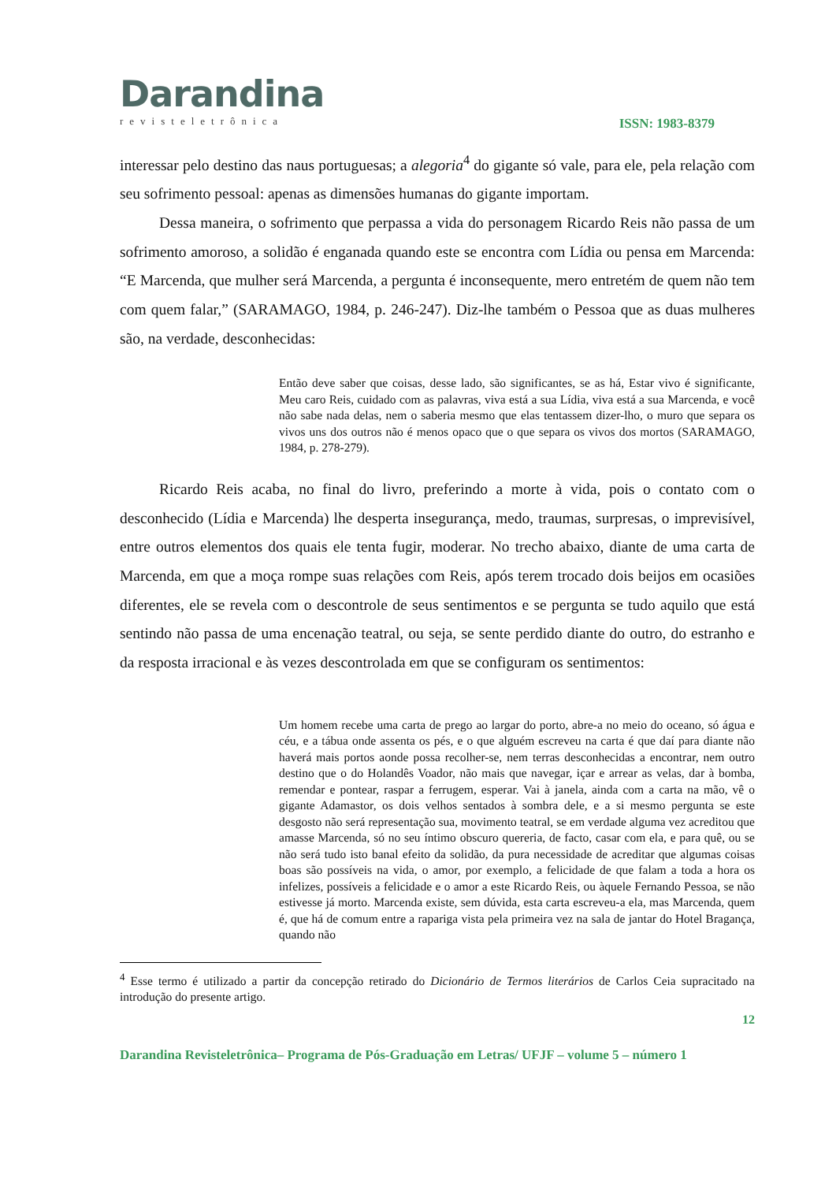Darandina
revisteletrônica
ISSN: 1983-8379
interessar pelo destino das naus portuguesas; a alegoria<sup>4</sup> do gigante só vale, para ele, pela relação com seu sofrimento pessoal: apenas as dimensões humanas do gigante importam.
Dessa maneira, o sofrimento que perpassa a vida do personagem Ricardo Reis não passa de um sofrimento amoroso, a solidão é enganada quando este se encontra com Lídia ou pensa em Marcenda: “E Marcenda, que mulher será Marcenda, a pergunta é inconsequente, mero entretém de quem não tem com quem falar,” (SARAMAGO, 1984, p. 246-247). Diz-lhe também o Pessoa que as duas mulheres são, na verdade, desconhecidas:
Então deve saber que coisas, desse lado, são significantes, se as há, Estar vivo é significante, Meu caro Reis, cuidado com as palavras, viva está a sua Lídia, viva está a sua Marcenda, e você não sabe nada delas, nem o saberia mesmo que elas tentassem dizer-lho, o muro que separa os vivos uns dos outros não é menos opaco que o que separa os vivos dos mortos (SARAMAGO, 1984, p. 278-279).
Ricardo Reis acaba, no final do livro, preferindo a morte à vida, pois o contato com o desconhecido (Lídia e Marcenda) lhe desperta insegurança, medo, traumas, surpresas, o imprevisível, entre outros elementos dos quais ele tenta fugir, moderar. No trecho abaixo, diante de uma carta de Marcenda, em que a moça rompe suas relações com Reis, após terem trocado dois beijos em ocasiões diferentes, ele se revela com o descontrole de seus sentimentos e se pergunta se tudo aquilo que está sentindo não passa de uma encenação teatral, ou seja, se sente perdido diante do outro, do estranho e da resposta irracional e às vezes descontrolada em que se configuram os sentimentos:
Um homem recebe uma carta de prego ao largar do porto, abre-a no meio do oceano, só água e céu, e a tábua onde assenta os pés, e o que alguém escreveu na carta é que daí para diante não haverá mais portos aonde possa recolher-se, nem terras desconhecidas a encontrar, nem outro destino que o do Holandês Voador, não mais que navegar, içar e arrear as velas, dar à bomba, remendar e pontear, raspar a ferrugem, esperar. Vai à janela, ainda com a carta na mão, vê o gigante Adamastor, os dois velhos sentados à sombra dele, e a si mesmo pergunta se este desgosto não será representação sua, movimento teatral, se em verdade alguma vez acreditou que amasse Marcenda, só no seu íntimo obscuro quereria, de facto, casar com ela, e para quê, ou se não será tudo isto banal efeito da solidão, da pura necessidade de acreditar que algumas coisas boas são possíveis na vida, o amor, por exemplo, a felicidade de que falam a toda a hora os infelizes, possíveis a felicidade e o amor a este Ricardo Reis, ou àquele Fernando Pessoa, se não estivesse já morto. Marcenda existe, sem dúvida, esta carta escreveu-a ela, mas Marcenda, quem é, que há de comum entre a rapariga vista pela primeira vez na sala de jantar do Hotel Bragança, quando não
<sup>4</sup> Esse termo é utilizado a partir da concepção retirado do Dicionário de Termos literários de Carlos Ceia supracitado na introdução do presente artigo.
12
Darandina Revisteletrônica– Programa de Pós-Graduação em Letras/ UFJF – volume 5 – número 1